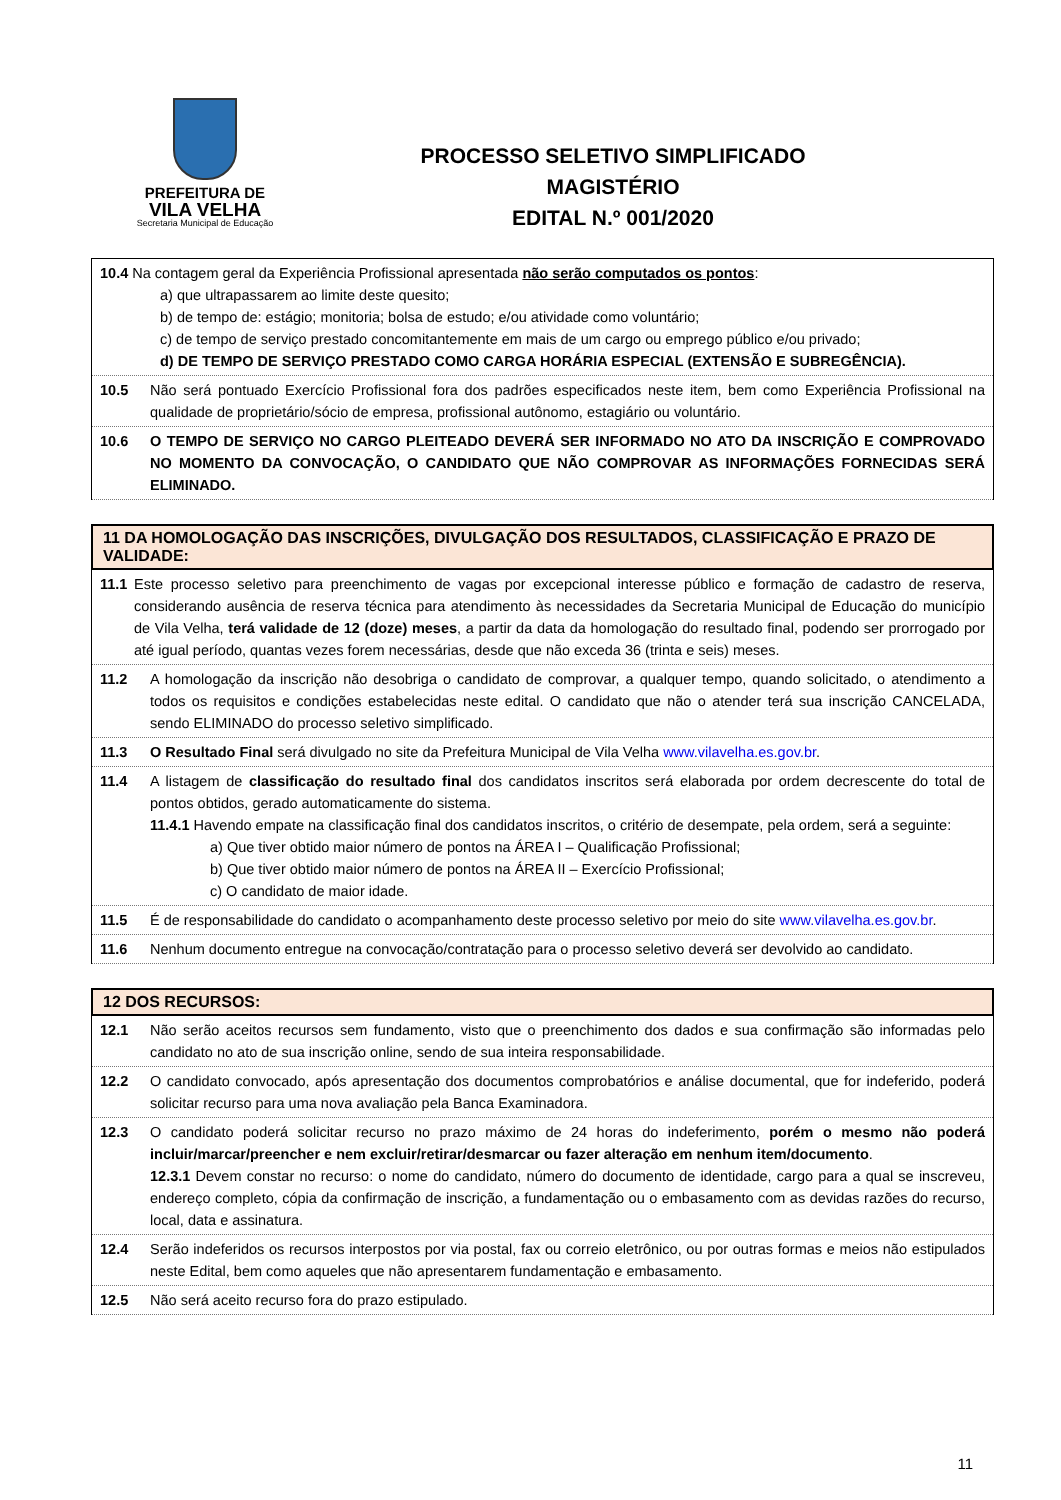PREFEITURA DE
VILA VELHA
Secretaria Municipal de Educação
PROCESSO SELETIVO SIMPLIFICADO
MAGISTÉRIO
EDITAL N.º 001/2020
10.4 Na contagem geral da Experiência Profissional apresentada não serão computados os pontos:
a) que ultrapassarem ao limite deste quesito;
b) de tempo de: estágio; monitoria; bolsa de estudo; e/ou atividade como voluntário;
c) de tempo de serviço prestado concomitantemente em mais de um cargo ou emprego público e/ou privado;
d) DE TEMPO DE SERVIÇO PRESTADO COMO CARGA HORÁRIA ESPECIAL (EXTENSÃO E SUBREGÊNCIA).
10.5 Não será pontuado Exercício Profissional fora dos padrões especificados neste item, bem como Experiência Profissional na qualidade de proprietário/sócio de empresa, profissional autônomo, estagiário ou voluntário.
10.6 O TEMPO DE SERVIÇO NO CARGO PLEITEADO DEVERÁ SER INFORMADO NO ATO DA INSCRIÇÃO E COMPROVADO NO MOMENTO DA CONVOCAÇÃO, O CANDIDATO QUE NÃO COMPROVAR AS INFORMAÇÕES FORNECIDAS SERÁ ELIMINADO.
11 DA HOMOLOGAÇÃO DAS INSCRIÇÕES, DIVULGAÇÃO DOS RESULTADOS, CLASSIFICAÇÃO E PRAZO DE VALIDADE:
11.1
Este processo seletivo para preenchimento de vagas por excepcional interesse público e formação de cadastro de reserva, considerando ausência de reserva técnica para atendimento às necessidades da Secretaria Municipal de Educação do município de Vila Velha, terá validade de 12 (doze) meses, a partir da data da homologação do resultado final, podendo ser prorrogado por até igual período, quantas vezes forem necessárias, desde que não exceda 36 (trinta e seis) meses.
11.2 A homologação da inscrição não desobriga o candidato de comprovar, a qualquer tempo, quando solicitado, o atendimento a todos os requisitos e condições estabelecidas neste edital. O candidato que não o atender terá sua inscrição CANCELADA, sendo ELIMINADO do processo seletivo simplificado.
11.3 O Resultado Final será divulgado no site da Prefeitura Municipal de Vila Velha www.vilavelha.es.gov.br.
11.4 A listagem de classificação do resultado final dos candidatos inscritos será elaborada por ordem decrescente do total de pontos obtidos, gerado automaticamente do sistema.
11.4.1 Havendo empate na classificação final dos candidatos inscritos, o critério de desempate, pela ordem, será a seguinte:
a) Que tiver obtido maior número de pontos na ÁREA I – Qualificação Profissional;
b) Que tiver obtido maior número de pontos na ÁREA II – Exercício Profissional;
c) O candidato de maior idade.
11.5 É de responsabilidade do candidato o acompanhamento deste processo seletivo por meio do site www.vilavelha.es.gov.br.
11.6 Nenhum documento entregue na convocação/contratação para o processo seletivo deverá ser devolvido ao candidato.
12 DOS RECURSOS:
12.1 Não serão aceitos recursos sem fundamento, visto que o preenchimento dos dados e sua confirmação são informadas pelo candidato no ato de sua inscrição online, sendo de sua inteira responsabilidade.
12.2 O candidato convocado, após apresentação dos documentos comprobatórios e análise documental, que for indeferido, poderá solicitar recurso para uma nova avaliação pela Banca Examinadora.
12.3 O candidato poderá solicitar recurso no prazo máximo de 24 horas do indeferimento, porém o mesmo não poderá incluir/marcar/preencher e nem excluir/retirar/desmarcar ou fazer alteração em nenhum item/documento.
12.3.1 Devem constar no recurso: o nome do candidato, número do documento de identidade, cargo para a qual se inscreveu, endereço completo, cópia da confirmação de inscrição, a fundamentação ou o embasamento com as devidas razões do recurso, local, data e assinatura.
12.4 Serão indeferidos os recursos interpostos por via postal, fax ou correio eletrônico, ou por outras formas e meios não estipulados neste Edital, bem como aqueles que não apresentarem fundamentação e embasamento.
12.5 Não será aceito recurso fora do prazo estipulado.
11